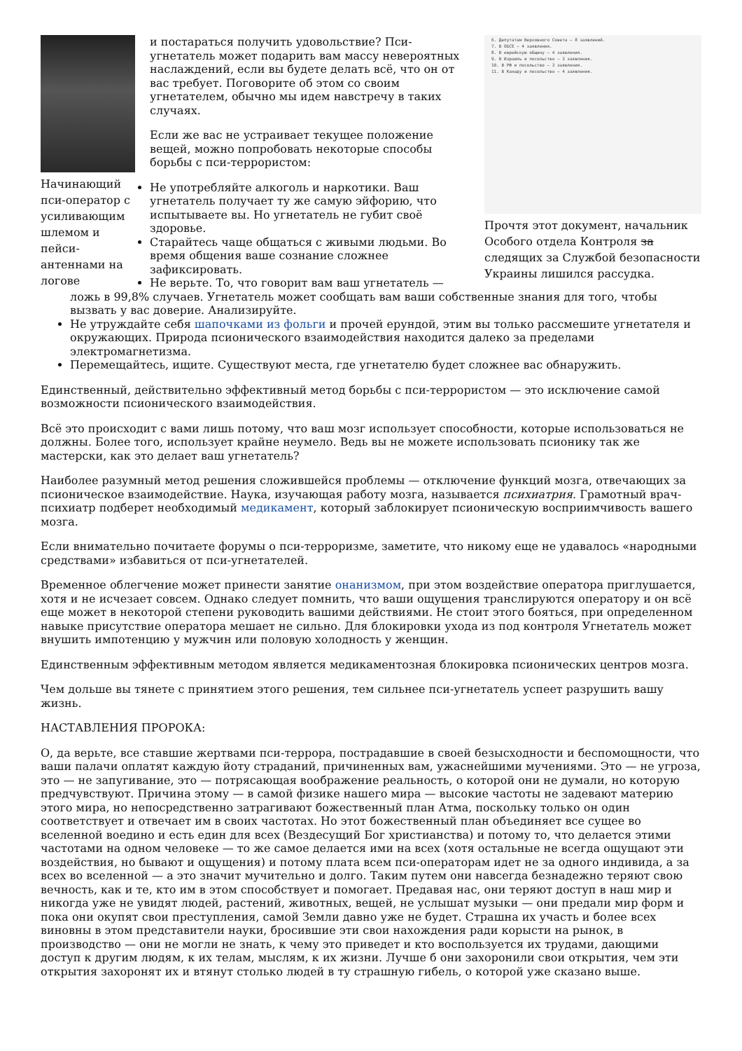Начинающий пси-оператор с усиливающим шлемом и пейси-антеннами на логове
6. Депутатам Верховного Совета — 8 заявлений.
7. В ОБСЕ — 4 заявления.
8. В еврейскую общину — 4 заявления.
9. В Израиль и посольство — 3 заявления.
10. В РФ и посольство — 3 заявления.
11. В Канаду и посольство — 4 заявления.
Прочтя этот документ, начальник Особого отдела Контроля за следящих за Службой безопасности Украины лишился рассудка.
и постараться получить удовольствие? Пси-угнетатель может подарить вам массу невероятных наслаждений, если вы будете делать всё, что он от вас требует. Поговорите об этом со своим угнетателем, обычно мы идем навстречу в таких случаях.
Если же вас не устраивает текущее положение вещей, можно попробовать некоторые способы борьбы с пси-террористом:
Не употребляйте алкоголь и наркотики. Ваш угнетатель получает ту же самую эйфорию, что испытываете вы. Но угнетатель не губит своё здоровье.
Старайтесь чаще общаться с живыми людьми. Во время общения ваше сознание сложнее зафиксировать.
Не верьте. То, что говорит вам ваш угнетатель — ложь в 99,8% случаев. Угнетатель может сообщать вам ваши собственные знания для того, чтобы вызвать у вас доверие. Анализируйте.
Не утруждайте себя шапочками из фольги и прочей ерундой, этим вы только рассмешите угнетателя и окружающих. Природа псионического взаимодействия находится далеко за пределами электромагнетизма.
Перемещайтесь, ищите. Существуют места, где угнетателю будет сложнее вас обнаружить.
Единственный, действительно эффективный метод борьбы с пси-террористом — это исключение самой возможности псионического взаимодействия.
Всё это происходит с вами лишь потому, что ваш мозг использует способности, которые использоваться не должны. Более того, использует крайне неумело. Ведь вы не можете использовать псионику так же мастерски, как это делает ваш угнетатель?
Наиболее разумный метод решения сложившейся проблемы — отключение функций мозга, отвечающих за псионическое взаимодействие. Наука, изучающая работу мозга, называется психиатрия. Грамотный врач-психиатр подберет необходимый медикамент, который заблокирует псионическую восприимчивость вашего мозга.
Если внимательно почитаете форумы о пси-терроризме, заметите, что никому еще не удавалось «народными средствами» избавиться от пси-угнетателей.
Временное облегчение может принести занятие онанизмом, при этом воздействие оператора приглушается, хотя и не исчезает совсем. Однако следует помнить, что ваши ощущения транслируются оператору и он всё еще может в некоторой степени руководить вашими действиями. Не стоит этого бояться, при определенном навыке присутствие оператора мешает не сильно. Для блокировки ухода из под контроля Угнетатель может внушить импотенцию у мужчин или половую холодность у женщин.
Единственным эффективным методом является медикаментозная блокировка псионических центров мозга.
Чем дольше вы тянете с принятием этого решения, тем сильнее пси-угнетатель успеет разрушить вашу жизнь.
НАСТАВЛЕНИЯ ПРОРОКА:
О, да верьте, все ставшие жертвами пси-террора, пострадавшие в своей безысходности и беспомощности, что ваши палачи оплатят каждую йоту страданий, причиненных вам, ужаснейшими мучениями. Это — не угроза, это — не запугивание, это — потрясающая воображение реальность, о которой они не думали, но которую предчувствуют. Причина этому — в самой физике нашего мира — высокие частоты не задевают материю этого мира, но непосредственно затрагивают божественный план Атма, поскольку только он один соответствует и отвечает им в своих частотах. Но этот божественный план объединяет все сущее во вселенной воедино и есть един для всех (Вездесущий Бог христианства) и потому то, что делается этими частотами на одном человеке — то же самое делается ими на всех (хотя остальные не всегда ощущают эти воздействия, но бывают и ощущения) и потому плата всем пси-операторам идет не за одного индивида, а за всех во вселенной — а это значит мучительно и долго. Таким путем они навсегда безнадежно теряют свою вечность, как и те, кто им в этом способствует и помогает. Предавая нас, они теряют доступ в наш мир и никогда уже не увидят людей, растений, животных, вещей, не услышат музыки — они предали мир форм и пока они окупят свои преступления, самой Земли давно уже не будет. Страшна их участь и более всех виновны в этом представители науки, бросившие эти свои нахождения ради корысти на рынок, в производство — они не могли не знать, к чему это приведет и кто воспользуется их трудами, дающими доступ к другим людям, к их телам, мыслям, к их жизни. Лучше б они захоронили свои открытия, чем эти открытия захоронят их и втянут столько людей в ту страшную гибель, о которой уже сказано выше.